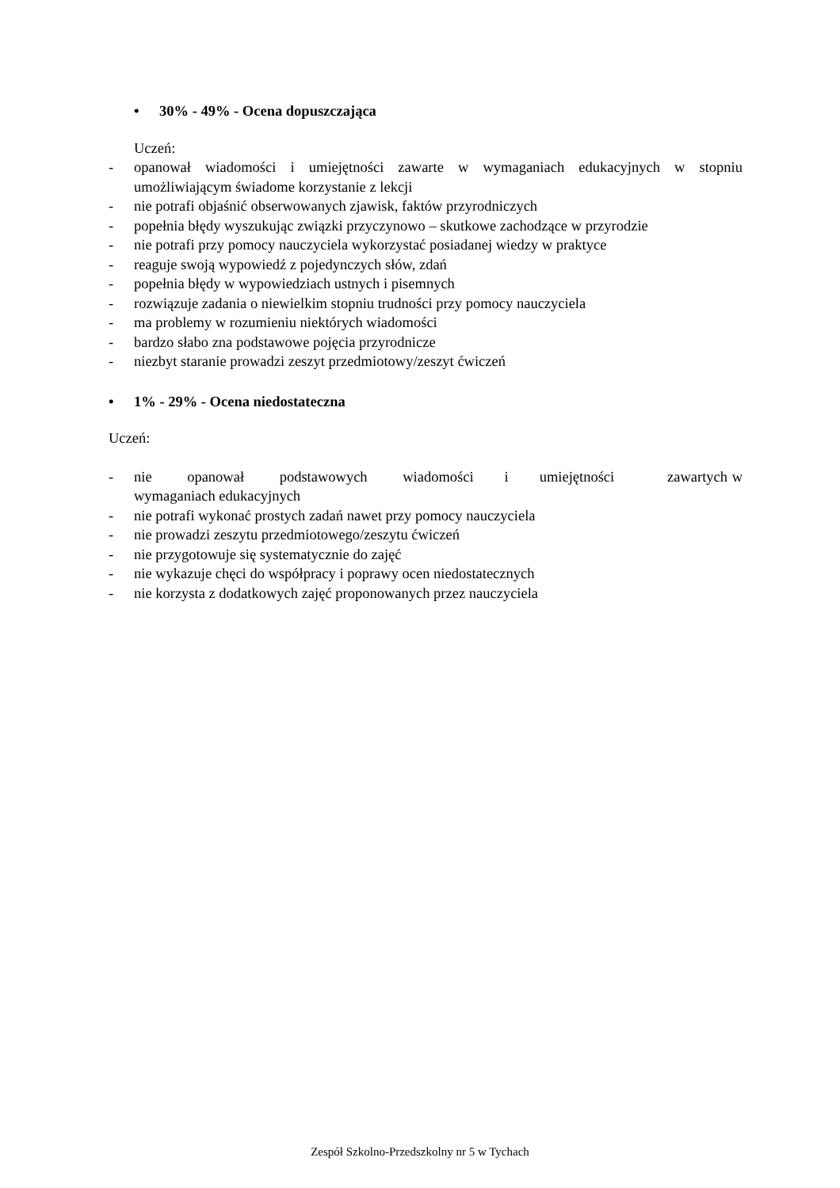• 30% - 49% - Ocena dopuszczająca
Uczeń:
- opanował wiadomości i umiejętności zawarte w wymaganiach edukacyjnych w stopniu umożliwiającym świadome korzystanie z lekcji
- nie potrafi objaśnić obserwowanych zjawisk, faktów przyrodniczych
- popełnia błędy wyszukując związki przyczynowo – skutkowe zachodzące w przyrodzie
- nie potrafi przy pomocy nauczyciela wykorzystać posiadanej wiedzy w praktyce
- reaguje swoją wypowiedź z pojedynczych słów, zdań
- popełnia błędy w wypowiedziach ustnych i pisemnych
- rozwiązuje zadania o niewielkim stopniu trudności przy pomocy nauczyciela
- ma problemy w rozumieniu niektórych wiadomości
- bardzo słabo zna podstawowe pojęcia przyrodnicze
- niezbyt staranie prowadzi zeszyt przedmiotowy/zeszyt ćwiczeń
• 1% - 29% - Ocena niedostateczna
Uczeń:
- nie opanował podstawowych wiadomości i umiejętności zawartych w wymaganiach edukacyjnych
- nie potrafi wykonać prostych zadań nawet przy pomocy nauczyciela
- nie prowadzi zeszytu przedmiotowego/zeszytu ćwiczeń
- nie przygotowuje się systematycznie do zajęć
- nie wykazuje chęci do współpracy i poprawy ocen niedostatecznych
- nie korzysta z dodatkowych zajęć proponowanych przez nauczyciela
Zespół Szkolno-Przedszkolny nr 5 w Tychach